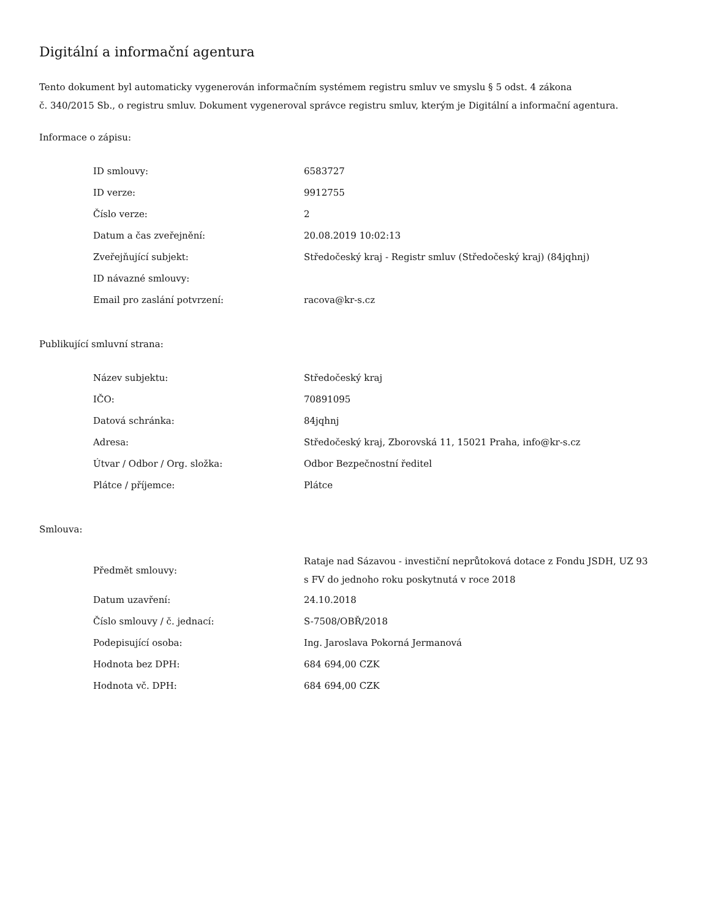Digitální a informační agentura
Tento dokument byl automaticky vygenerován informačním systémem registru smluv ve smyslu § 5 odst. 4 zákona
č. 340/2015 Sb., o registru smluv. Dokument vygeneroval správce registru smluv, kterým je Digitální a informační agentura.
Informace o zápisu:
| ID smlouvy: | 6583727 |
| ID verze: | 9912755 |
| Číslo verze: | 2 |
| Datum a čas zveřejnění: | 20.08.2019 10:02:13 |
| Zveřejňující subjekt: | Středočeský kraj - Registr smluv (Středočeský kraj) (84jqhnj) |
| ID návazné smlouvy: | |
| Email pro zaslání potvrzení: | racova@kr-s.cz |
Publikující smluvní strana:
| Název subjektu: | Středočeský kraj |
| IČO: | 70891095 |
| Datová schránka: | 84jqhnj |
| Adresa: | Středočeský kraj, Zborovská 11, 15021 Praha, info@kr-s.cz |
| Útvar / Odbor / Org. složka: | Odbor Bezpečnostní ředitel |
| Plátce / příjemce: | Plátce |
Smlouva:
| Předmět smlouvy: | Rataje nad Sázavou - investiční neprůtoková dotace z Fondu JSDH, UZ 93 s FV do jednoho roku poskytnutá v roce 2018 |
| Datum uzavření: | 24.10.2018 |
| Číslo smlouvy / č. jednací: | S-7508/OBŘ/2018 |
| Podepisující osoba: | Ing. Jaroslava Pokorná Jermanová |
| Hodnota bez DPH: | 684 694,00 CZK |
| Hodnota vč. DPH: | 684 694,00 CZK |